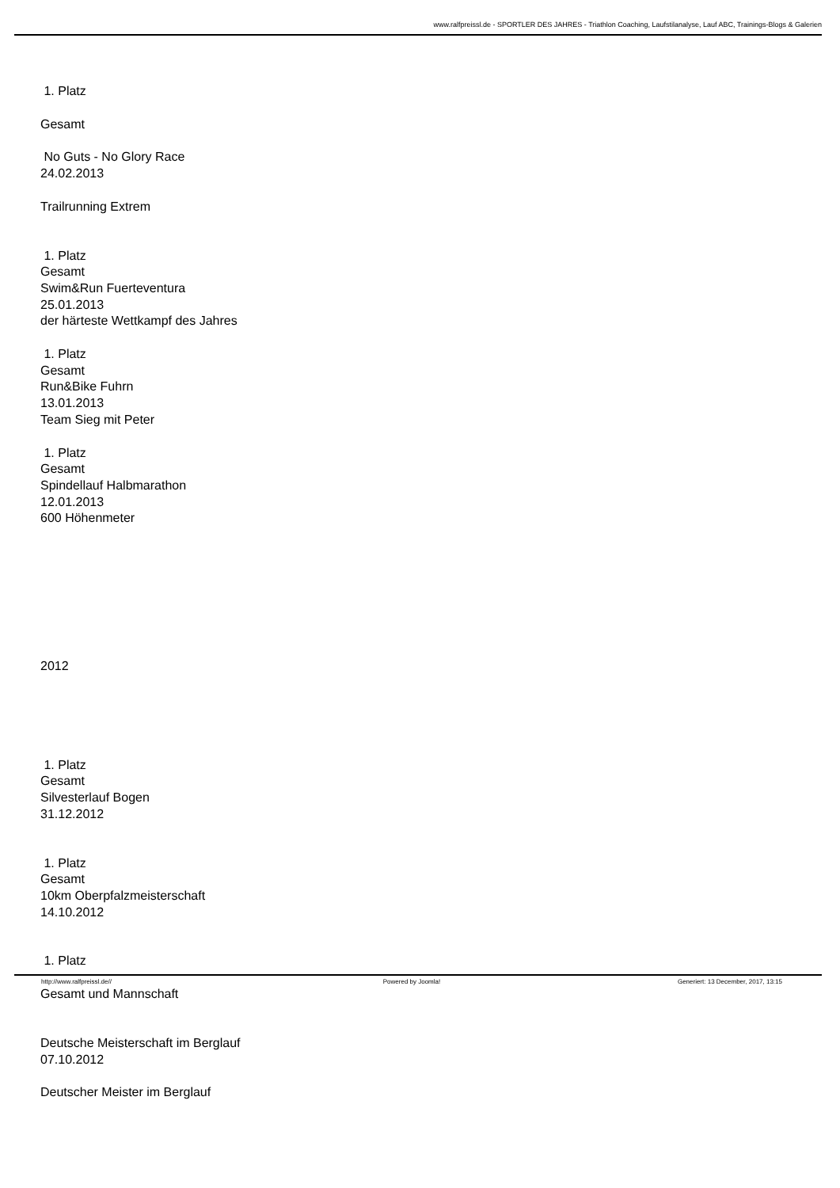www.ralfpreissl.de - SPORTLER DES JAHRES - Triathlon Coaching, Laufstilanalyse, Lauf ABC, Trainings-Blogs & Galerien
1. Platz
Gesamt
No Guts - No Glory Race
24.02.2013
Trailrunning Extrem
1. Platz
Gesamt
Swim&Run Fuerteventura
25.01.2013
der härteste Wettkampf des Jahres
1. Platz
Gesamt
Run&Bike Fuhrn
13.01.2013
Team Sieg mit Peter
1. Platz
Gesamt
Spindellauf Halbmarathon
12.01.2013
600 Höhenmeter
2012
1. Platz
Gesamt
Silvesterlauf Bogen
31.12.2012
1. Platz
Gesamt
10km Oberpfalzmeisterschaft
14.10.2012
1. Platz
Gesamt und Mannschaft
Deutsche Meisterschaft im Berglauf
07.10.2012
Deutscher Meister im Berglauf
http://www.ralfpreissl.de// Powered by Joomla! Generiert: 13 December, 2017, 13:15